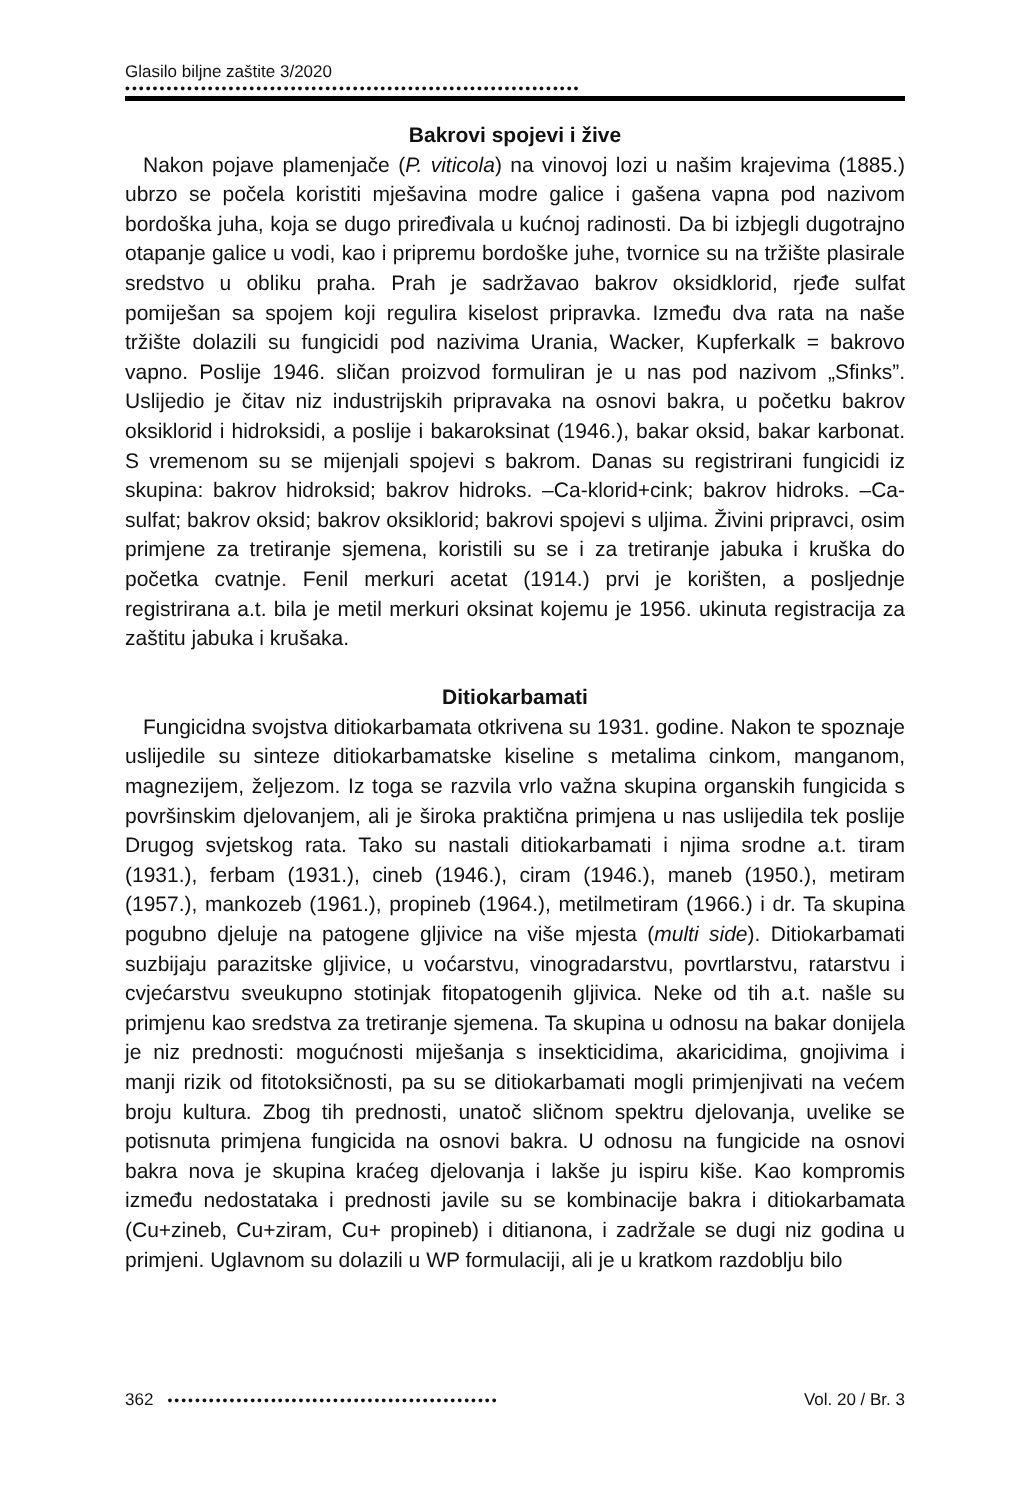Glasilo biljne zaštite 3/2020
••••••••••••••••••••••••••••••••••••••••••••••••••••••••••••••••••
Bakrovi spojevi i žive
Nakon pojave plamenjače (P. viticola) na vinovoj lozi u našim krajevima (1885.) ubrzo se počela koristiti mješavina modre galice i gašena vapna pod nazivom bordoška juha, koja se dugo priređivala u kućnoj radinosti. Da bi izbjegli dugotrajno otapanje galice u vodi, kao i pripremu bordoške juhe, tvornice su na tržište plasirale sredstvo u obliku praha. Prah je sadržavao bakrov oksidklorid, rjeđe sulfat pomiješan sa spojem koji regulira kiselost pripravka. Između dva rata na naše tržište dolazili su fungicidi pod nazivima Urania, Wacker, Kupferkalk = bakrovo vapno. Poslije 1946. sličan proizvod formuliran je u nas pod nazivom „Sfinks”. Uslijedio je čitav niz industrijskih pripravaka na osnovi bakra, u početku bakrov oksiklorid i hidroksidi, a poslije i bakaroksinat (1946.), bakar oksid, bakar karbonat. S vremenom su se mijenjali spojevi s bakrom. Danas su registrirani fungicidi iz skupina: bakrov hidroksid; bakrov hidroks. –Ca-klorid+cink; bakrov hidroks. –Ca-sulfat; bakrov oksid; bakrov oksiklorid; bakrovi spojevi s uljima. Živini pripravci, osim primjene za tretiranje sjemena, koristili su se i za tretiranje jabuka i kruška do početka cvatnje. Fenil merkuri acetat (1914.) prvi je korišten, a posljednje registrirana a.t. bila je metil merkuri oksinat kojemu je 1956. ukinuta registracija za zaštitu jabuka i krušaka.
Ditiokarbamati
Fungicidna svojstva ditiokarbamata otkrivena su 1931. godine. Nakon te spoznaje uslijedile su sinteze ditiokarbamatske kiseline s metalima cinkom, manganom, magnezijem, željezom. Iz toga se razvila vrlo važna skupina organskih fungicida s površinskim djelovanjem, ali je široka praktična primjena u nas uslijedila tek poslije Drugog svjetskog rata. Tako su nastali ditiokarbamati i njima srodne a.t. tiram (1931.), ferbam (1931.), cineb (1946.), ciram (1946.), maneb (1950.), metiram (1957.), mankozeb (1961.), propineb (1964.), metilmetiram (1966.) i dr. Ta skupina pogubno djeluje na patogene gljivice na više mjesta (multi side). Ditiokarbamati suzbijaju parazitske gljivice, u voćarstvu, vinogradarstvu, povrtlarstvu, ratarstvu i cvjećarstvu sveukupno stotinjak fitopatogenih gljivica. Neke od tih a.t. našle su primjenu kao sredstva za tretiranje sjemena. Ta skupina u odnosu na bakar donijela je niz prednosti: mogućnosti miješanja s insekticidima, akaricidima, gnojivima i manji rizik od fitotoksičnosti, pa su se ditiokarbamati mogli primjenjivati na većem broju kultura. Zbog tih prednosti, unatoč sličnom spektru djelovanja, uvelike se potisnuta primjena fungicida na osnovi bakra. U odnosu na fungicide na osnovi bakra nova je skupina kraćeg djelovanja i lakše ju ispiru kiše. Kao kompromis između nedostataka i prednosti javile su se kombinacije bakra i ditiokarbamata (Cu+zineb, Cu+ziram, Cu+ propineb) i ditianona, i zadržale se dugi niz godina u primjeni. Uglavnom su dolazili u WP formulaciji, ali je u kratkom razdoblju bilo
362 •••••••••••••••••••••••••••••••••••••••••••••••• Vol. 20 / Br. 3